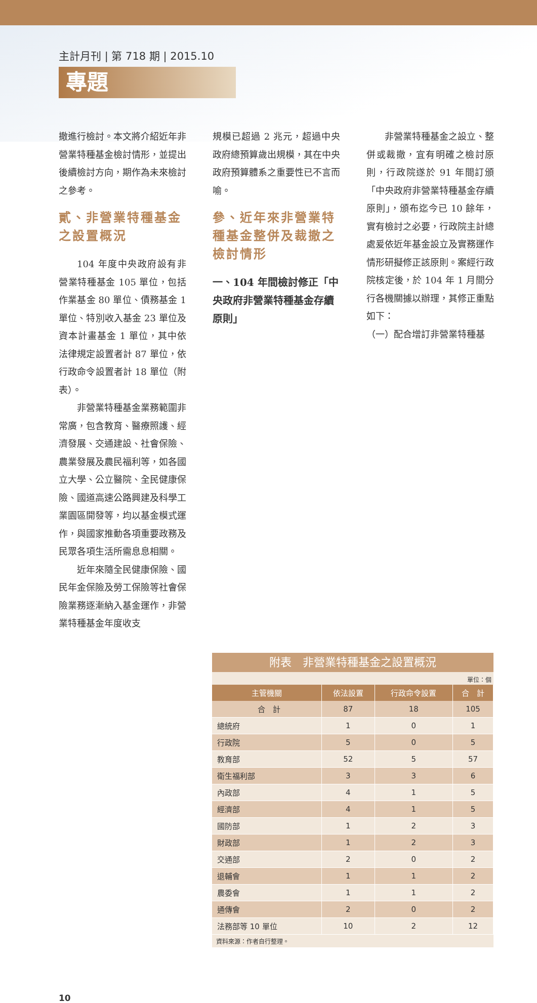主計月刊 | 第 718 期 | 2015.10
專題
撤進行檢討。本文將介紹近年非營業特種基金檢討情形，並提出後續檢討方向，期作為未來檢討之參考。
貳、非營業特種基金之設置概況
104 年度中央政府設有非營業特種基金 105 單位，包括作業基金 80 單位、債務基金 1 單位、特別收入基金 23 單位及資本計畫基金 1 單位，其中依法律規定設置者計 87 單位，依行政命令設置者計 18 單位（附表）。
非營業特種基金業務範圍非常廣，包含教育、醫療照護、經濟發展、交通建設、社會保險、農業發展及農民福利等，如各國立大學、公立醫院、全民健康保險、國道高速公路興建及科學工業園區開發等，均以基金模式運作，與國家推動各項重要政務及民眾各項生活所需息息相關。
近年來隨全民健康保險、國民年金保險及勞工保險等社會保險業務逐漸納入基金運作，非營業特種基金年度收支
規模已超過 2 兆元，超過中央政府總預算歲出規模，其在中央政府預算體系之重要性已不言而喻。
參、近年來非營業特種基金整併及裁撤之檢討情形
一、104 年間檢討修正「中央政府非營業特種基金存續原則」
非營業特種基金之設立、整併或裁撤，宜有明確之檢討原則，行政院遂於 91 年間訂頒「中央政府非營業特種基金存續原則」，頒布迄今已 10 餘年，實有檢討之必要，行政院主計總處爰依近年基金設立及實務運作情形研擬修正該原則。案經行政院核定後，於 104 年 1 月間分行各機關據以辦理，其修正重點如下：
（一）配合增訂非營業特種基
附表　非營業特種基金之設置概況
單位：個
| 主管機關 | 依法設置 | 行政命令設置 | 合 計 |
| --- | --- | --- | --- |
| 合 計 | 87 | 18 | 105 |
| 總統府 | 1 | 0 | 1 |
| 行政院 | 5 | 0 | 5 |
| 教育部 | 52 | 5 | 57 |
| 衛生福利部 | 3 | 3 | 6 |
| 內政部 | 4 | 1 | 5 |
| 經濟部 | 4 | 1 | 5 |
| 國防部 | 1 | 2 | 3 |
| 財政部 | 1 | 2 | 3 |
| 交通部 | 2 | 0 | 2 |
| 退輔會 | 1 | 1 | 2 |
| 農委會 | 1 | 1 | 2 |
| 通傳會 | 2 | 0 | 2 |
| 法務部等 10 單位 | 10 | 2 | 12 |
資料來源：作者自行整理。
10